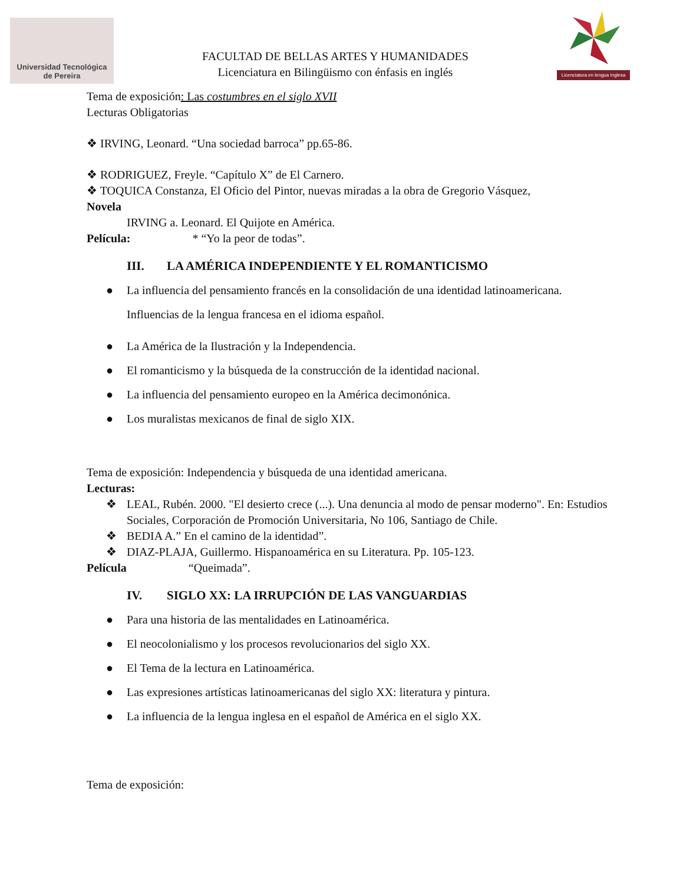Universidad Tecnológica
de Pereira
FACULTAD DE BELLAS ARTES Y HUMANIDADES
Licenciatura en Bilingüismo con énfasis en inglés
Licenciatura en lengua Inglesa
Tema de exposición: Las costumbres en el siglo XVII
Lecturas Obligatorias
❖ IRVING, Leonard. “Una sociedad barroca” pp.65-86.
❖ RODRIGUEZ, Freyle. “Capítulo X” de El Carnero.
❖ TOQUICA Constanza, El Oficio del Pintor, nuevas miradas a la obra de Gregorio Vásquez,
Novela
IRVING a. Leonard. El Quijote en América.
Película: * “Yo la peor de todas”.
III. LA AMÉRICA INDEPENDIENTE Y EL ROMANTICISMO
● La influencia del pensamiento francés en la consolidación de una identidad latinoamericana.
Influencias de la lengua francesa en el idioma español.
● La América de la Ilustración y la Independencia.
● El romanticismo y la búsqueda de la construcción de la identidad nacional.
● La influencia del pensamiento europeo en la América decimonónica.
● Los muralistas mexicanos de final de siglo XIX.
Tema de exposición: Independencia y búsqueda de una identidad americana.
Lecturas:
❖ LEAL, Rubén. 2000. "El desierto crece (...). Una denuncia al modo de pensar moderno". En: Estudios Sociales, Corporación de Promoción Universitaria, No 106, Santiago de Chile.
❖ BEDIA A.” En el camino de la identidad”.
❖ DIAZ-PLAJA, Guillermo. Hispanoamérica en su Literatura. Pp. 105-123.
Película “Queimada”.
IV. SIGLO XX: LA IRRUPCIÓN DE LAS VANGUARDIAS
● Para una historia de las mentalidades en Latinoamérica.
● El neocolonialismo y los procesos revolucionarios del siglo XX.
● El Tema de la lectura en Latinoamérica.
● Las expresiones artísticas latinoamericanas del siglo XX: literatura y pintura.
● La influencia de la lengua inglesa en el español de América en el siglo XX.
Tema de exposición: